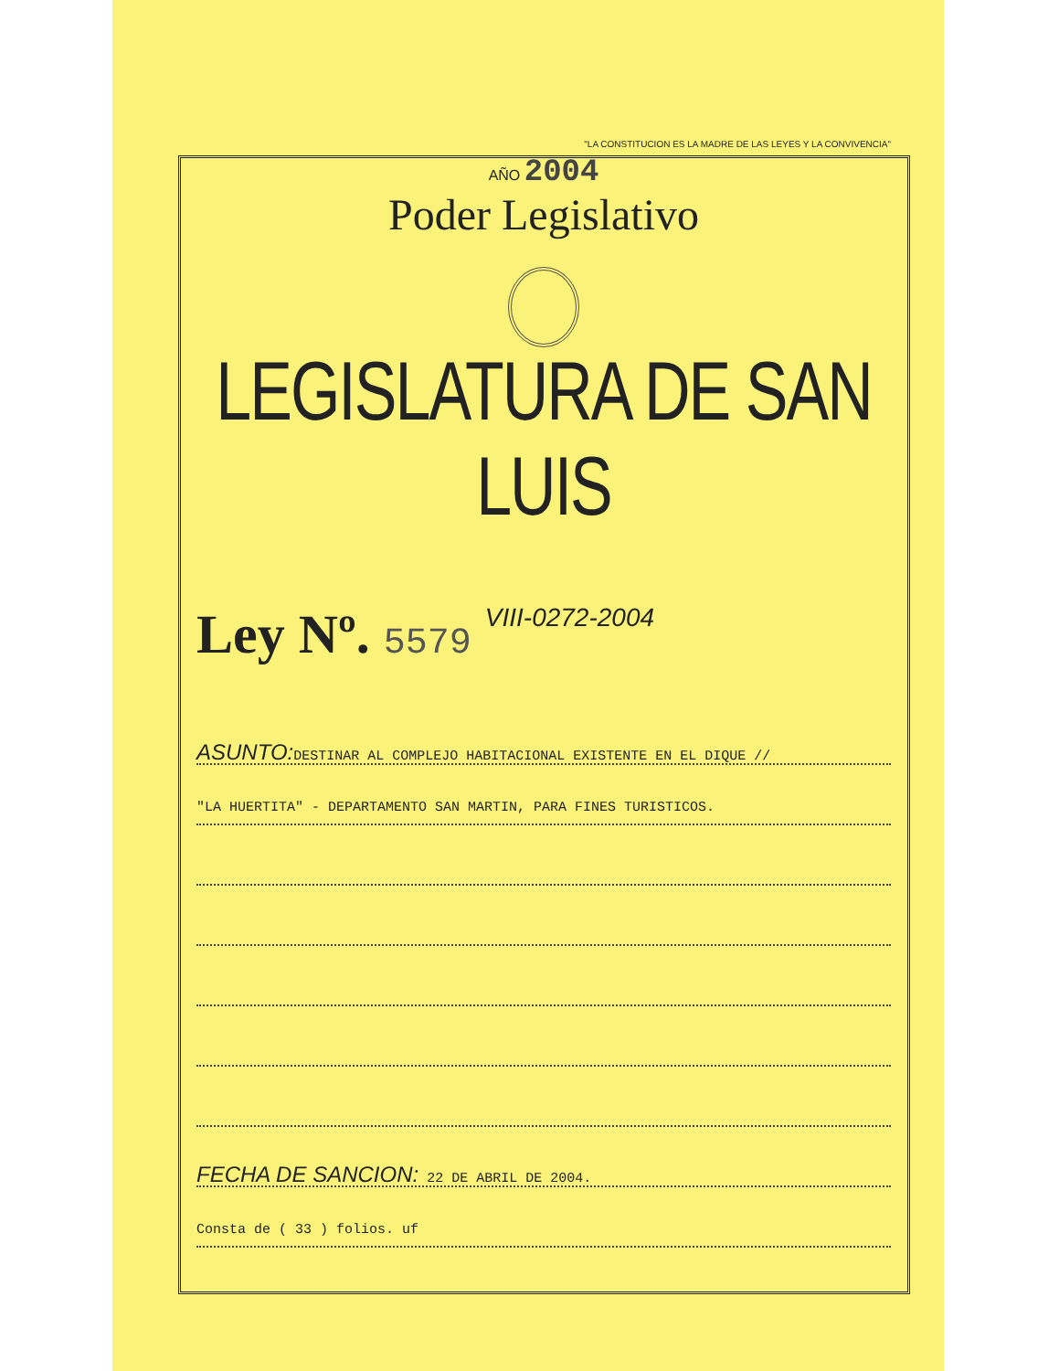"LA CONSTITUCION ES LA MADRE DE LAS LEYES Y LA CONVIVENCIA"
AÑO 2004
Poder Legislativo
LEGISLATURA DE SAN LUIS
Ley Nº. 5579 VIII-0272-2004
ASUNTO: DESTINAR AL COMPLEJO HABITACIONAL EXISTENTE EN EL DIQUE //
"LA HUERTITA" - DEPARTAMENTO SAN MARTIN, PARA FINES TURISTICOS.
FECHA DE SANCION: 22 DE ABRIL DE 2004.
Consta de ( 33 ) folios. uf